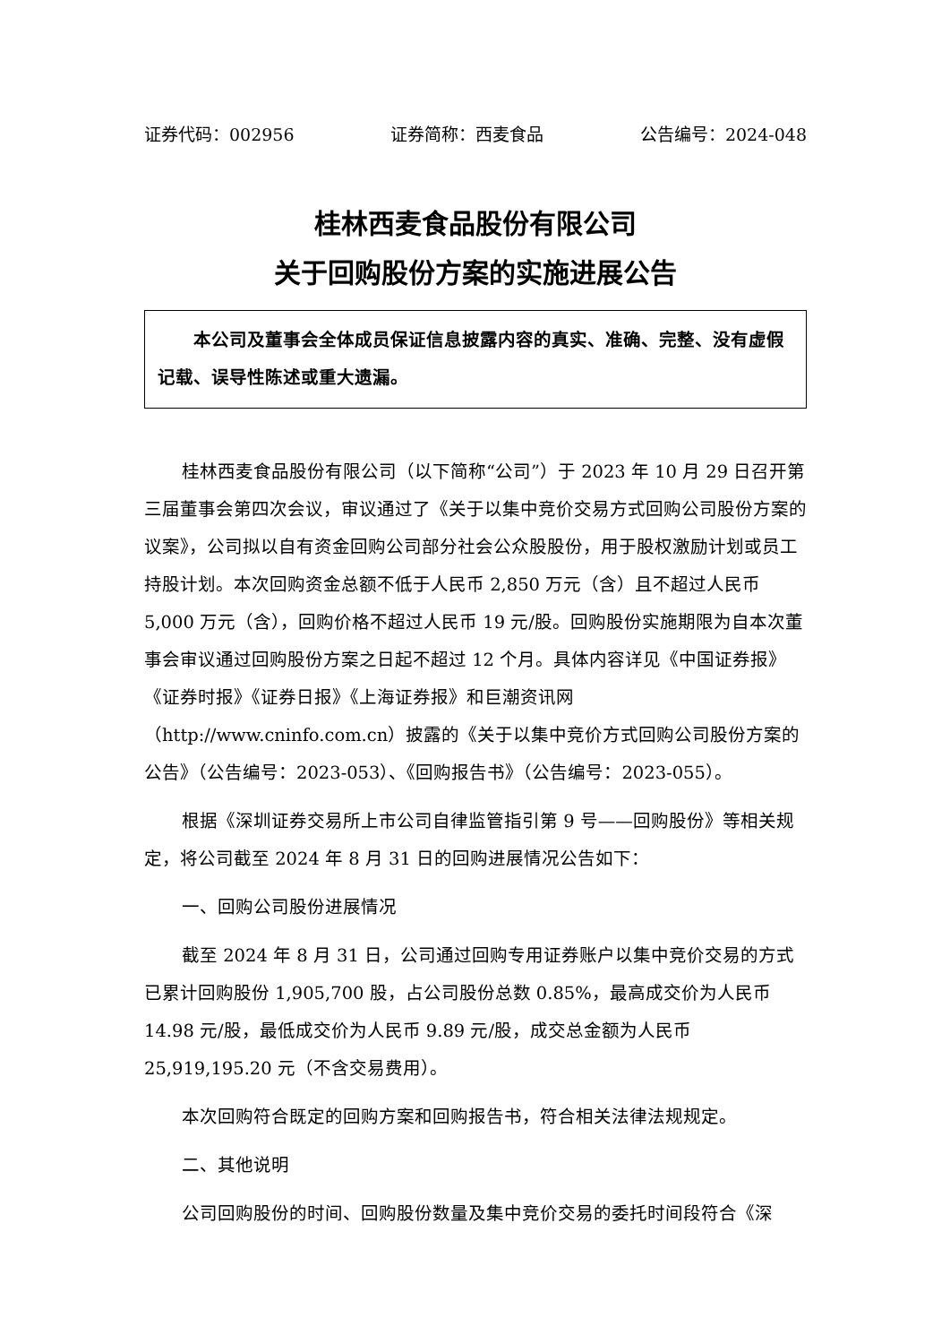证券代码：002956 证券简称：西麦食品 公告编号：2024-048
桂林西麦食品股份有限公司
关于回购股份方案的实施进展公告
本公司及董事会全体成员保证信息披露内容的真实、准确、完整、没有虚假记载、误导性陈述或重大遗漏。
桂林西麦食品股份有限公司（以下简称“公司”）于 2023 年 10 月 29 日召开第三届董事会第四次会议，审议通过了《关于以集中竞价交易方式回购公司股份方案的议案》，公司拟以自有资金回购公司部分社会公众股股份，用于股权激励计划或员工持股计划。本次回购资金总额不低于人民币 2,850 万元（含）且不超过人民币 5,000 万元（含），回购价格不超过人民币 19 元/股。回购股份实施期限为自本次董事会审议通过回购股份方案之日起不超过 12 个月。具体内容详见《中国证券报》《证券时报》《证券日报》《上海证券报》和巨潮资讯网（http://www.cninfo.com.cn）披露的《关于以集中竞价方式回购公司股份方案的公告》（公告编号：2023-053）、《回购报告书》（公告编号：2023-055）。
根据《深圳证券交易所上市公司自律监管指引第 9 号——回购股份》等相关规定，将公司截至 2024 年 8 月 31 日的回购进展情况公告如下：
一、回购公司股份进展情况
截至 2024 年 8 月 31 日，公司通过回购专用证券账户以集中竞价交易的方式已累计回购股份 1,905,700 股，占公司股份总数 0.85%，最高成交价为人民币 14.98 元/股，最低成交价为人民币 9.89 元/股，成交总金额为人民币 25,919,195.20 元（不含交易费用）。
本次回购符合既定的回购方案和回购报告书，符合相关法律法规规定。
二、其他说明
公司回购股份的时间、回购股份数量及集中竞价交易的委托时间段符合《深